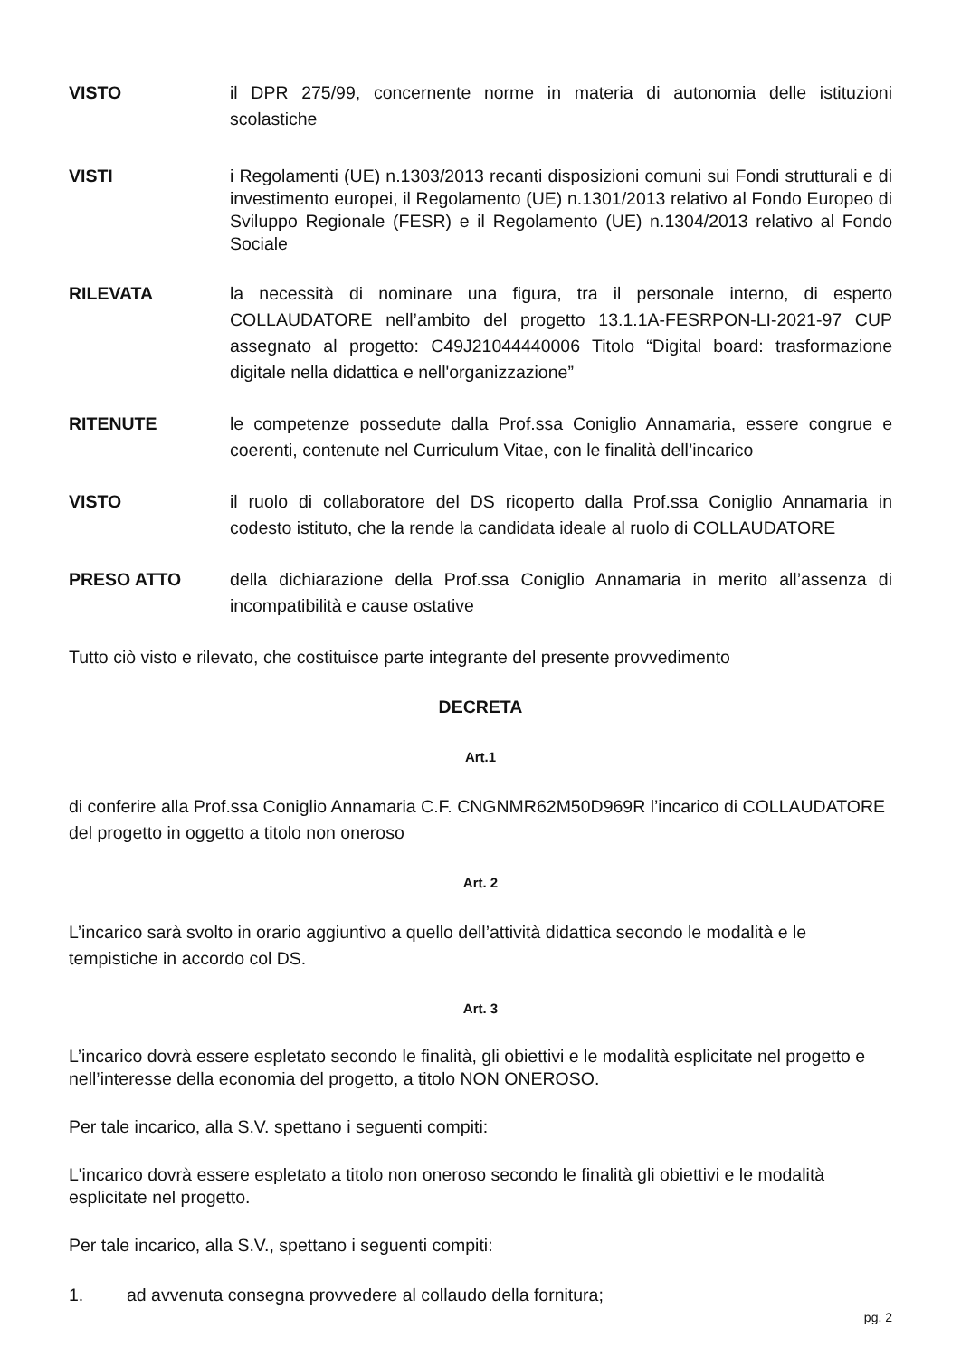VISTO il DPR 275/99, concernente norme in materia di autonomia delle istituzioni scolastiche
VISTI i Regolamenti (UE) n.1303/2013 recanti disposizioni comuni sui Fondi strutturali e di investimento europei, il Regolamento (UE) n.1301/2013 relativo al Fondo Europeo di Sviluppo Regionale (FESR) e il Regolamento (UE) n.1304/2013 relativo al Fondo Sociale
RILEVATA la necessità di nominare una figura, tra il personale interno, di esperto COLLAUDATORE nell’ambito del progetto 13.1.1A-FESRPON-LI-2021-97 CUP assegnato al progetto: C49J21044440006 Titolo “Digital board: trasformazione digitale nella didattica e nell'organizzazione”
RITENUTE le competenze possedute dalla Prof.ssa Coniglio Annamaria, essere congrue e coerenti, contenute nel Curriculum Vitae, con le finalità dell’incarico
VISTO il ruolo di collaboratore del DS ricoperto dalla Prof.ssa Coniglio Annamaria in codesto istituto, che la rende la candidata ideale al ruolo di COLLAUDATORE
PRESO ATTO della dichiarazione della Prof.ssa Coniglio Annamaria in merito all’assenza di incompatibilità e cause ostative
Tutto ciò visto e rilevato, che costituisce parte integrante del presente provvedimento
DECRETA
Art.1
di conferire alla Prof.ssa Coniglio Annamaria C.F. CNGNMR62M50D969R l’incarico di COLLAUDATORE del progetto in oggetto a titolo non oneroso
Art. 2
L’incarico sarà svolto in orario aggiuntivo a quello dell’attività didattica secondo le modalità e le tempistiche in accordo col DS.
Art. 3
L’incarico dovrà essere espletato secondo le finalità, gli obiettivi e le modalità esplicitate nel progetto e nell’interesse della economia del progetto, a titolo NON ONEROSO.
Per tale incarico, alla S.V. spettano i seguenti compiti:
L'incarico dovrà essere espletato a titolo non oneroso secondo le finalità gli obiettivi e le modalità esplicitate nel progetto.
Per tale incarico, alla S.V., spettano i seguenti compiti:
1. ad avvenuta consegna provvedere al collaudo della fornitura;
pg. 2